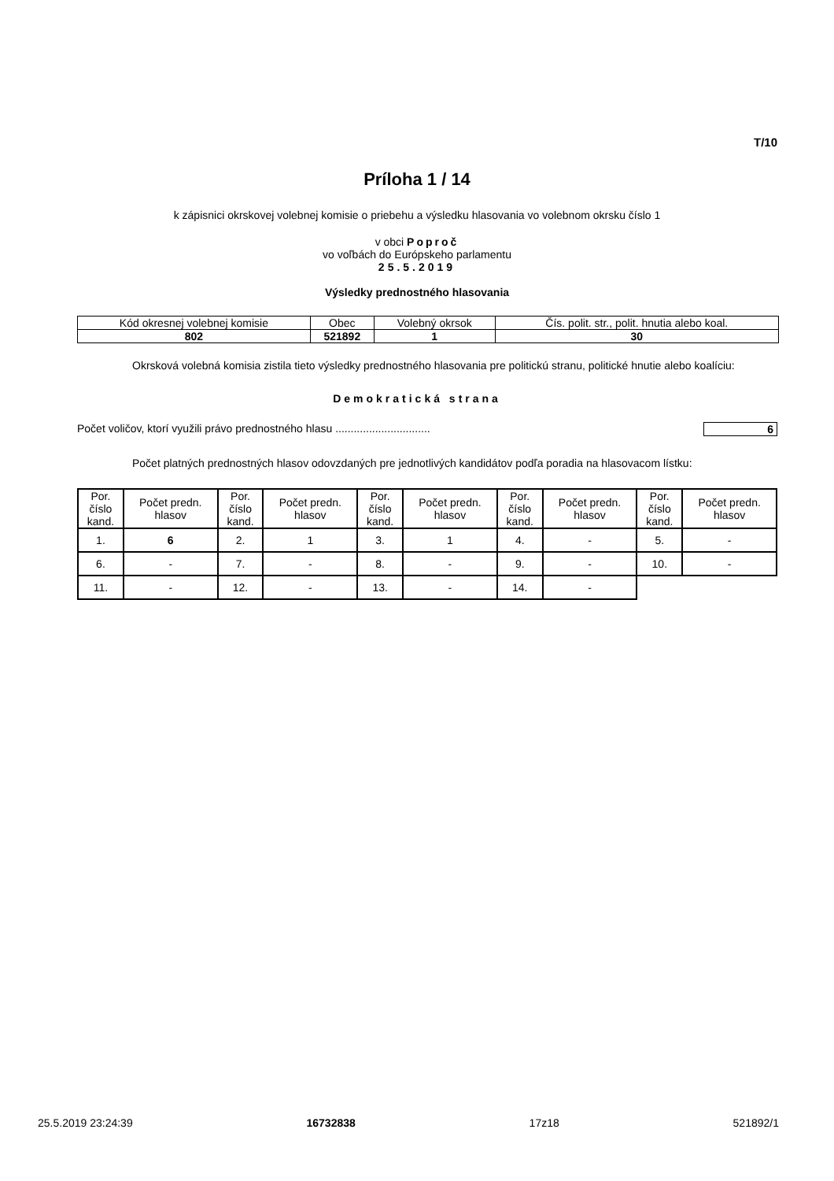T/10
Príloha 1 / 14
k zápisnici okrskovej volebnej komisie o priebehu a výsledku hlasovania vo volebnom okrsku číslo 1
v obci Poproč
vo voľbách do Európskeho parlamentu
25.5.2019
Výsledky prednostného hlasovania
| Kód okresnej volebnej komisie | Obec | Volebný okrsok | Čís. polit. str., polit. hnutia alebo koal. |
| 802 | 521892 | 1 | 30 |
Okrsková volebná komisia zistila tieto výsledky prednostného hlasovania pre politickú stranu, politické hnutie alebo koalíciu:
Demokratická strana
Počet voličov, ktorí využili právo prednostného hlasu ............................... 6
Počet platných prednostných hlasov odovzdaných pre jednotlivých kandidátov podľa poradia na hlasovacom lístku:
| Por. číslo kand. | Počet predn. hlasov | Por. číslo kand. | Počet predn. hlasov | Por. číslo kand. | Počet predn. hlasov | Por. číslo kand. | Počet predn. hlasov | Por. číslo kand. | Počet predn. hlasov |
| --- | --- | --- | --- | --- | --- | --- | --- | --- | --- |
| 1. | 6 | 2. | 1 | 3. | 1 | 4. | - | 5. | - |
| 6. | - | 7. | - | 8. | - | 9. | - | 10. | - |
| 11. | - | 12. | - | 13. | - | 14. | - | | |
25.5.2019 23:24:39 16732838 17z18 521892/1